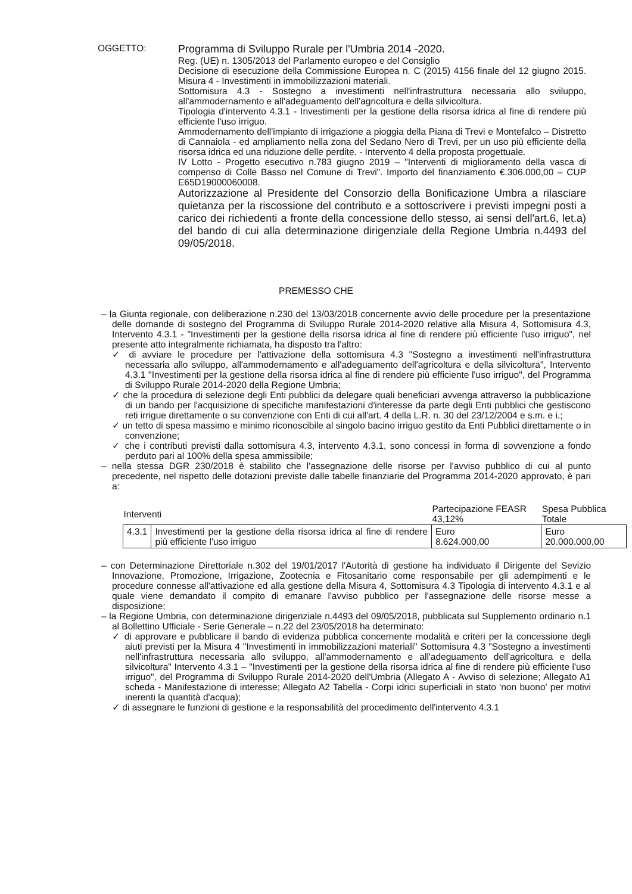OGGETTO:
Programma di Sviluppo Rurale per l'Umbria 2014 -2020.
Reg. (UE) n. 1305/2013 del Parlamento europeo e del Consiglio
Decisione di esecuzione della Commissione Europea n. C (2015) 4156 finale del 12 giugno 2015. Misura 4 - Investimenti in immobilizzazioni materiali.
Sottomisura 4.3 - Sostegno a investimenti nell'infrastruttura necessaria allo sviluppo, all'ammodernamento e all'adeguamento dell'agricoltura e della silvicoltura.
Tipologia d'intervento 4.3.1 - Investimenti per la gestione della risorsa idrica al fine di rendere più efficiente l'uso irriguo.
Ammodernamento dell'impianto di irrigazione a pioggia della Piana di Trevi e Montefalco – Distretto di Cannaiola - ed ampliamento nella zona del Sedano Nero di Trevi, per un uso più efficiente della risorsa idrica ed una riduzione delle perdite. - Intervento 4 della proposta progettuale.
IV Lotto - Progetto esecutivo n.783 giugno 2019 – "Interventi di miglioramento della vasca di compenso di Colle Basso nel Comune di Trevi". Importo del finanziamento €.306.000,00 – CUP E65D19000060008.
Autorizzazione al Presidente del Consorzio della Bonificazione Umbra a rilasciare quietanza per la riscossione del contributo e a sottoscrivere i previsti impegni posti a carico dei richiedenti a fronte della concessione dello stesso, ai sensi dell'art.6, let.a) del bando di cui alla determinazione dirigenziale della Regione Umbria n.4493 del 09/05/2018.
PREMESSO CHE
– la Giunta regionale, con deliberazione n.230 del 13/03/2018 concernente avvio delle procedure per la presentazione delle domande di sostegno del Programma di Sviluppo Rurale 2014-2020 relative alla Misura 4, Sottomisura 4.3, Intervento 4.3.1 - "Investimenti per la gestione della risorsa idrica al fine di rendere più efficiente l'uso irriguo", nel presente atto integralmente richiamata, ha disposto tra l'altro:
✓ di avviare le procedure per l'attivazione della sottomisura 4.3 "Sostegno a investimenti nell'infrastruttura necessaria allo sviluppo, all'ammodernamento e all'adeguamento dell'agricoltura e della silvicoltura", Intervento 4.3.1 "Investimenti per la gestione della risorsa idrica al fine di rendere più efficiente l'uso irriguo", del Programma di Sviluppo Rurale 2014-2020 della Regione Umbria;
✓ che la procedura di selezione degli Enti pubblici da delegare quali beneficiari avvenga attraverso la pubblicazione di un bando per l'acquisizione di specifiche manifestazioni d'interesse da parte degli Enti pubblici che gestiscono reti irrigue direttamente o su convenzione con Enti di cui all'art. 4 della L.R. n. 30 del 23/12/2004 e s.m. e i.;
✓ un tetto di spesa massimo e minimo riconoscibile al singolo bacino irriguo gestito da Enti Pubblici direttamente o in convenzione;
✓ che i contributi previsti dalla sottomisura 4.3, intervento 4.3.1, sono concessi in forma di sovvenzione a fondo perduto pari al 100% della spesa ammissibile;
– nella stessa DGR 230/2018 è stabilito che l'assegnazione delle risorse per l'avviso pubblico di cui al punto precedente, nel rispetto delle dotazioni previste dalle tabelle finanziarie del Programma 2014-2020 approvato, è pari a:
| Interventi | | Partecipazione FEASR 43,12% | Spesa Pubblica Totale |
| --- | --- | --- | --- |
| 4.3.1 | Investimenti per la gestione della risorsa idrica al fine di rendere più efficiente l'uso irriguo | Euro 8.624.000,00 | Euro 20.000.000,00 |
– con Determinazione Direttoriale n.302 del 19/01/2017 l'Autorità di gestione ha individuato il Dirigente del Sevizio Innovazione, Promozione, Irrigazione, Zootecnia e Fitosanitario come responsabile per gli adempimenti e le procedure connesse all'attivazione ed alla gestione della Misura 4, Sottomisura 4.3 Tipologia di intervento 4.3.1 e al quale viene demandato il compito di emanare l'avviso pubblico per l'assegnazione delle risorse messe a disposizione;
– la Regione Umbria, con determinazione dirigenziale n.4493 del 09/05/2018, pubblicata sul Supplemento ordinario n.1 al Bollettino Ufficiale - Serie Generale – n.22 del 23/05/2018 ha determinato:
✓ di approvare e pubblicare il bando di evidenza pubblica concernente modalità e criteri per la concessione degli aiuti previsti per la Misura 4 "Investimenti in immobilizzazioni materiali" Sottomisura 4.3 "Sostegno a investimenti nell'infrastruttura necessaria allo sviluppo, all'ammodernamento e all'adeguamento dell'agricoltura e della silvicoltura" Intervento 4.3.1 – "Investimenti per la gestione della risorsa idrica al fine di rendere più efficiente l'uso irriguo", del Programma di Sviluppo Rurale 2014-2020 dell'Umbria (Allegato A - Avviso di selezione; Allegato A1 scheda - Manifestazione di interesse; Allegato A2 Tabella - Corpi idrici superficiali in stato 'non buono' per motivi inerenti la quantità d'acqua);
✓ di assegnare le funzioni di gestione e la responsabilità del procedimento dell'intervento 4.3.1